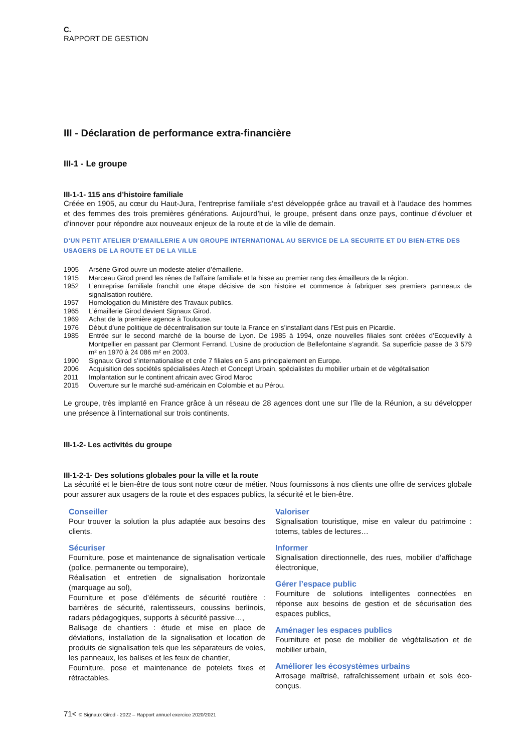C.
RAPPORT DE GESTION
III - Déclaration de performance extra-financière
III-1 - Le groupe
III-1-1- 115 ans d’histoire familiale
Créée en 1905, au cœur du Haut-Jura, l’entreprise familiale s’est développée grâce au travail et à l’audace des hommes et des femmes des trois premières générations. Aujourd’hui, le groupe, présent dans onze pays, continue d’évoluer et d’innover pour répondre aux nouveaux enjeux de la route et de la ville de demain.
D’UN PETIT ATELIER D’EMAILLERIE A UN GROUPE INTERNATIONAL AU SERVICE DE LA SECURITE ET DU BIEN-ETRE DES USAGERS DE LA ROUTE ET DE LA VILLE
| 1905 | Arsène Girod ouvre un modeste atelier d’émaillerie. |
| 1915 | Marceau Girod prend les rênes de l’affaire familiale et la hisse au premier rang des émailleurs de la région. |
| 1952 | L’entreprise familiale franchit une étape décisive de son histoire et commence à fabriquer ses premiers panneaux de signalisation routière. |
| 1957 | Homologation du Ministère des Travaux publics. |
| 1965 | L’émaillerie Girod devient Signaux Girod. |
| 1969 | Achat de la première agence à Toulouse. |
| 1976 | Début d’une politique de décentralisation sur toute la France en s’installant dans l’Est puis en Picardie. |
| 1985 | Entrée sur le second marché de la bourse de Lyon. De 1985 à 1994, onze nouvelles filiales sont créées d’Ecquevilly à Montpellier en passant par Clermont Ferrand. L’usine de production de Bellefontaine s’agrandit. Sa superficie passe de 3 579 m² en 1970 à 24 086 m² en 2003. |
| 1990 | Signaux Girod s’internationalise et crée 7 filiales en 5 ans principalement en Europe. |
| 2006 | Acquisition des sociétés spécialisées Atech et Concept Urbain, spécialistes du mobilier urbain et de végétalisation |
| 2011 | Implantation sur le continent africain avec Girod Maroc |
| 2015 | Ouverture sur le marché sud-américain en Colombie et au Pérou. |
Le groupe, très implanté en France grâce à un réseau de 28 agences dont une sur l’île de la Réunion, a su développer une présence à l’international sur trois continents.
III-1-2- Les activités du groupe
III-1-2-1- Des solutions globales pour la ville et la route
La sécurité et le bien-être de tous sont notre cœur de métier. Nous fournissons à nos clients une offre de services globale pour assurer aux usagers de la route et des espaces publics, la sécurité et le bien-être.
Conseiller
Pour trouver la solution la plus adaptée aux besoins des clients.
Sécuriser
Fourniture, pose et maintenance de signalisation verticale (police, permanente ou temporaire),
Réalisation et entretien de signalisation horizontale (marquage au sol),
Fourniture et pose d’éléments de sécurité routière : barrières de sécurité, ralentisseurs, coussins berlinois, radars pédagogiques, supports à sécurité passive…,
Balisage de chantiers : étude et mise en place de déviations, installation de la signalisation et location de produits de signalisation tels que les séparateurs de voies, les panneaux, les balises et les feux de chantier,
Fourniture, pose et maintenance de potelets fixes et rétractables.
Valoriser
Signalisation touristique, mise en valeur du patrimoine : totems, tables de lectures…
Informer
Signalisation directionnelle, des rues, mobilier d’affichage électronique,
Gérer l’espace public
Fourniture de solutions intelligentes connectées en réponse aux besoins de gestion et de sécurisation des espaces publics,
Aménager les espaces publics
Fourniture et pose de mobilier de végétalisation et de mobilier urbain,
Améliorer les écosystèmes urbains
Arrosage maîtrisé, rafraîchissement urbain et sols éco-conçus.
71< © Signaux Girod - 2022 – Rapport annuel exercice 2020/2021